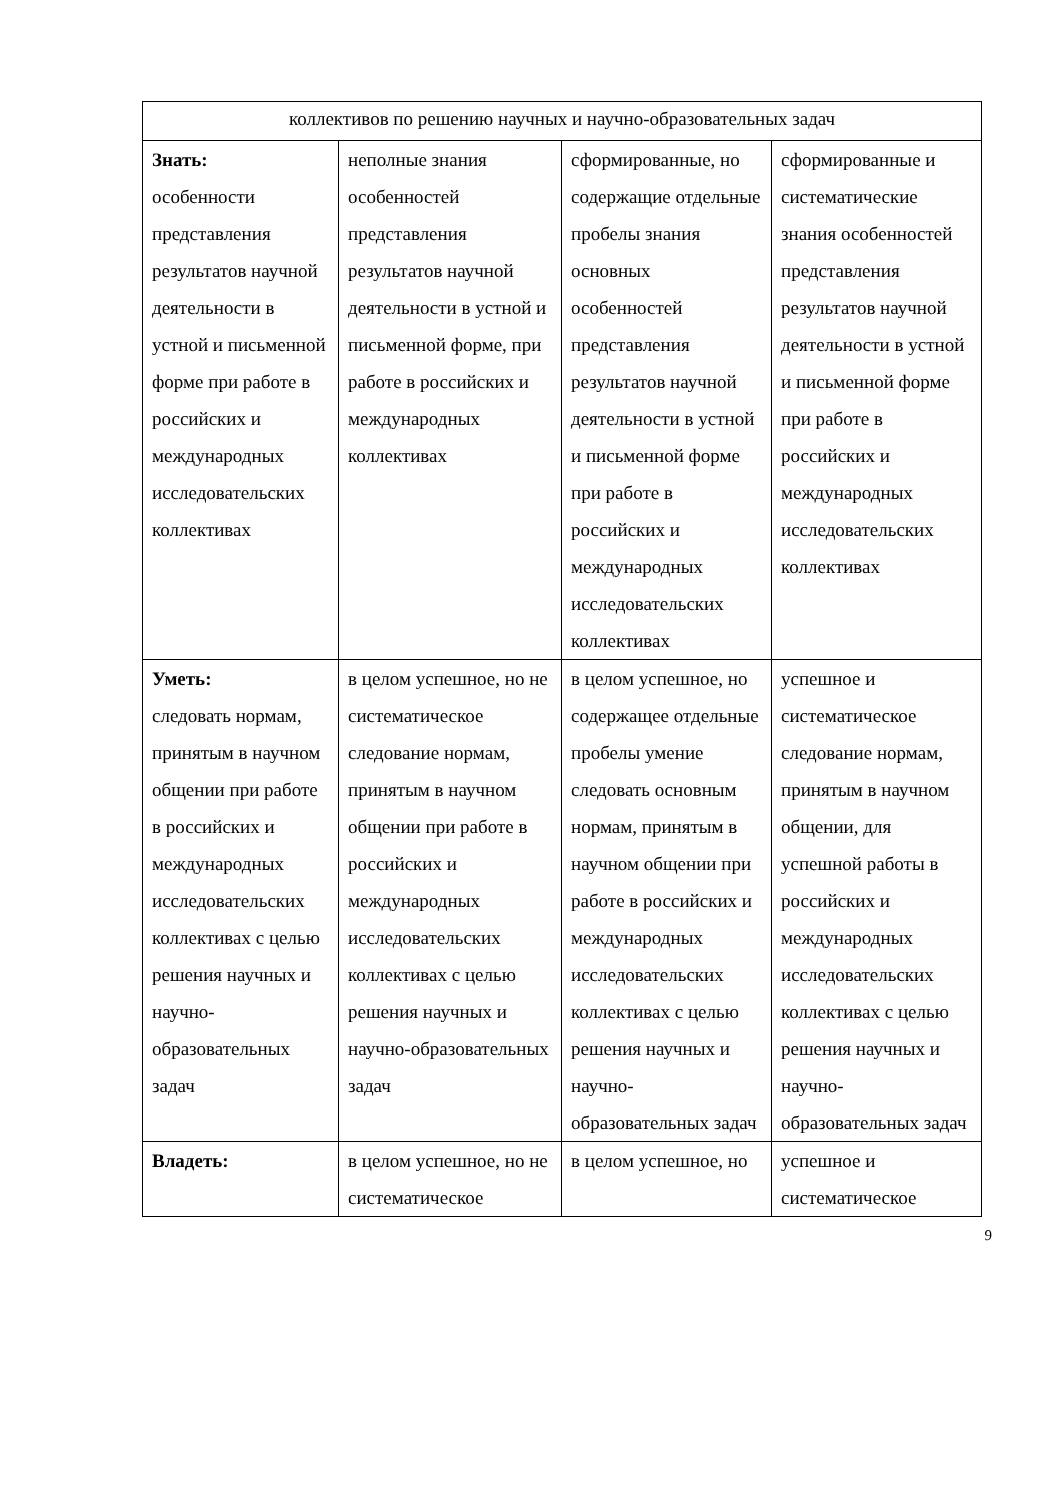| коллективов по решению научных и научно-образовательных задач | | | |
| Знать: особенности представления результатов научной деятельности в устной и письменной форме при работе в российских и международных исследовательских коллективах | неполные знания особенностей представления результатов научной деятельности в устной и письменной форме, при работе в российских и международных коллективах | сформированные, но содержащие отдельные пробелы знания основных особенностей представления результатов научной деятельности в устной и письменной форме при работе в российских и международных исследовательских коллективах | сформированные и систематические знания особенностей представления результатов научной деятельности в устной и письменной форме при работе в российских и международных исследовательских коллективах |
| Уметь: следовать нормам, принятым в научном общении при работе в российских и международных исследовательских коллективах с целью решения научных и научно-образовательных задач | в целом успешное, но не систематическое следование нормам, принятым в научном общении при работе в российских и международных исследовательских коллективах с целью решения научных и научно-образовательных задач | в целом успешное, но содержащее отдельные пробелы умение следовать основным нормам, принятым в научном общении при работе в российских и международных исследовательских коллективах с целью решения научных и научно-образовательных задач | успешное и систематическое следование нормам, принятым в научном общении, для успешной работы в российских и международных исследовательских коллективах с целью решения научных и научно-образовательных задач |
| Владеть: | в целом успешное, но не систематическое | в целом успешное, но | успешное и систематическое |
9